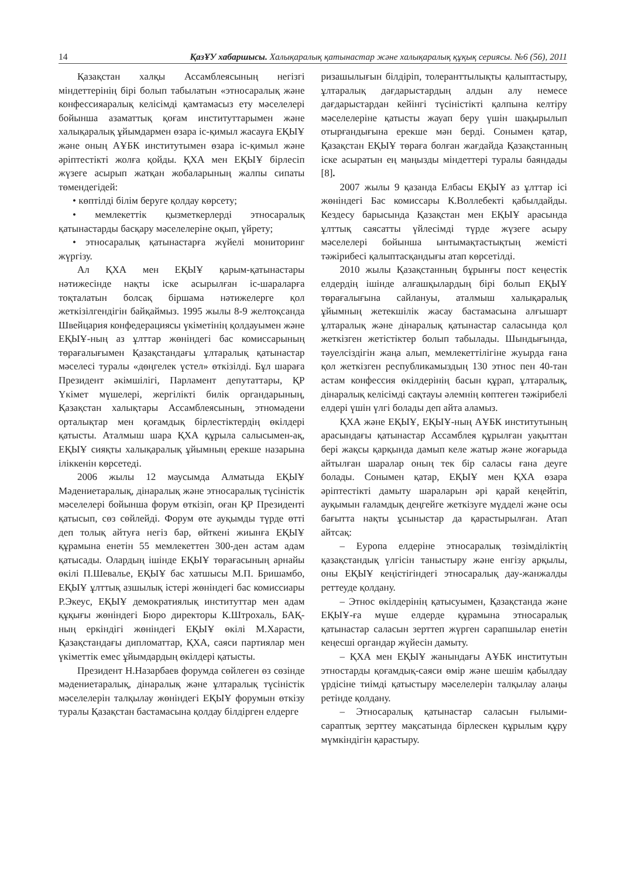14 ҚазҰУ хабаршысы. Халықаралық қатынастар және халықаралық құқық сериясы. №6 (56), 2011
Қазақстан халқы Ассамблеясының негізгі міндеттерінің бірі болып табылатын «этносаралық және конфессияаралық келісімді қамтамасыз ету мәселелері бойынша азаматтық қоғам институттарымен және халықаралық ұйымдармен өзара іс-қимыл жасауға ЕҚЫҰ және оның АҰБК институтымен өзара іс-қимыл және әріптестікті жолға қойды. ҚХА мен ЕҚЫҰ бірлесіп жүзеге асырып жатқан жобаларының жалпы сипаты төмендегідей:
• көптілді білім беруге қолдау көрсету;
• мемлекеттік қызметкерлерді этносаралық қатынастарды басқару мәселелеріне оқып, үйрету;
• этносаралық қатынастарға жүйелі мониторинг жүргізу.
Ал ҚХА мен ЕҚЫҰ қарым-қатынастары нәтижесінде нақты іске асырылған іс-шараларға тоқталатын болсақ біршама нәтижелерге қол жеткізілгендігін байқаймыз. 1995 жылы 8-9 желтоқсанда Швейцария конфедерациясы үкіметінің қолдауымен және ЕҚЫҰ-ның аз ұлттар жөніндегі бас комиссарының төрағалығымен Қазақстандағы ұлтаралық қатынастар мәселесі туралы «дөңгелек үстел» өткізілді. Бұл шараға Президент әкімшілігі, Парламент депутаттары, ҚР Үкімет мүшелері, жергілікті билік органдарының, Қазақстан халықтары Ассамблеясының, этномәдени орталықтар мен қоғамдық бірлестіктердің өкілдері қатысты. Аталмыш шара ҚХА құрыла салысымен-ақ, ЕҚЫҰ сияқты халықаралық ұйымның ерекше назарына іліккенін көрсетеді.
2006 жылы 12 маусымда Алматыда ЕҚЫҰ Мәдениетаралық, дінаралық және этносаралық түсіністік мәселелері бойынша форум өткізіп, оған ҚР Президенті қатысып, сөз сөйлейді. Форум өте ауқымды түрде өтті деп толық айтуға негіз бар, өйткені жиынға ЕҚЫҰ құрамына енетін 55 мемлекеттен 300-ден астам адам қатысады. Олардың ішінде ЕҚЫҰ төрағасының арнайы өкілі П.Шевалье, ЕҚЫҰ бас хатшысы М.П. Бришамбо, ЕҚЫҰ ұлттық азшылық істері жөніндегі бас комиссиары Р.Экеус, ЕҚЫҰ демократиялық институттар мен адам құқығы жөніндегі Бюро директоры К.Штрохаль, БАҚ-ның еркіндігі жөніндегі ЕҚЫҰ өкілі М.Харасти, Қазақстандағы дипломаттар, ҚХА, саяси партиялар мен үкіметтік емес ұйымдардың өкілдері қатысты.
Президент Н.Назарбаев форумда сөйлеген өз сөзінде мәдениетаралық, дінаралық және ұлтаралық түсіністік мәселелерін талқылау жөніндегі ЕҚЫҰ форумын өткізу туралы Қазақстан бастамасына қолдау білдірген елдерге
ризашылығын білдіріп, толеранттылықты қалыптастыру, ұлтаралық дағдарыстардың алдын алу немесе дағдарыстардан кейінгі түсіністікті қалпына келтіру мәселелеріне қатысты жауап беру үшін шақырылып отырғандығына ерекше мән берді. Сонымен қатар, Қазақстан ЕҚЫҰ төраға болған жағдайда Қазақстанның іске асыратын ең маңызды міндеттері туралы баяндады [8].
2007 жылы 9 қазанда Елбасы ЕҚЫҰ аз ұлттар ісі жөніндегі Бас комиссары К.Воллебекті қабылдайды. Кездесу барысында Қазақстан мен ЕҚЫҰ арасында ұлттық саясатты үйлесімді түрде жүзеге асыру мәселелері бойынша ынтымақтастықтың жемісті тәжірибесі қалыптасқандығы атап көрсетілді.
2010 жылы Қазақстанның бұрынғы пост кеңестік елдердің ішінде алғашқылардың бірі болып ЕҚЫҰ төрағалығына сайлануы, аталмыш халықаралық ұйымның жетекшілік жасау бастамасына алғышарт ұлтаралық және дінаралық қатынастар саласында қол жеткізген жетістіктер болып табылады. Шындығында, тәуелсіздігін жаңа алып, мемлекеттілігіне жуырда ғана қол жеткізген республикамыздың 130 этнос пен 40-тан астам конфессия өкілдерінің басын құрап, ұлтаралық, дінаралық келісімді сақтауы әлемнің көптеген тәжірибелі елдері үшін үлгі болады деп айта аламыз.
ҚХА және ЕҚЫҰ, ЕҚЫҰ-ның АҰБК институтының арасындағы қатынастар Ассамблея құрылған уақыттан бері жақсы қарқында дамып келе жатыр және жоғарыда айтылған шаралар оның тек бір саласы ғана деуге болады. Сонымен қатар, ЕҚЫҰ мен ҚХА өзара әріптестікті дамыту шараларын әрі қарай кеңейтіп, ауқымын ғаламдық деңгейге жеткізуге мүдделі және осы бағытта нақты ұсыныстар да қарастырылған. Атап айтсақ:
– Еуропа елдеріне этносаралық төзімділіктің қазақстандық үлгісін таныстыру және енгізу арқылы, оны ЕҚЫҰ кеңістігіндегі этносаралық дау-жанжалды реттеуде қолдану.
– Этнос өкілдерінің қатысуымен, Қазақстанда және ЕҚЫҰ-ға мүше елдерде құрамына этносаралық қатынастар саласын зерттеп жүрген сарапшылар енетін кеңесші органдар жүйесін дамыту.
– ҚХА мен ЕҚЫҰ жанындағы АҰБК институтын этностарды қоғамдық-саяси өмір және шешім қабылдау үрдісіне тиімді қатыстыру мәселелерін талқылау алаңы ретінде қолдану.
– Этносаралық қатынастар саласын ғылыми-сараптық зерттеу мақсатында бірлескен құрылым құру мүмкіндігін қарастыру.